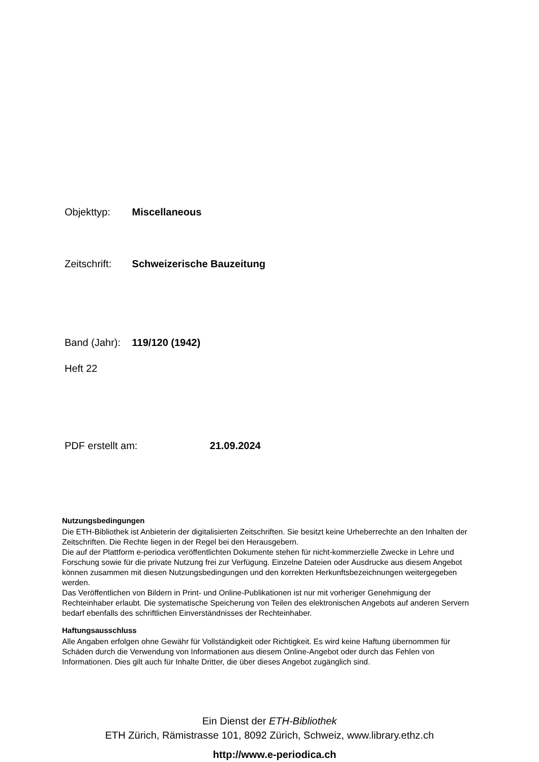Objekttyp: Miscellaneous
Zeitschrift: Schweizerische Bauzeitung
Band (Jahr): 119/120 (1942)
Heft 22
PDF erstellt am: 21.09.2024
Nutzungsbedingungen
Die ETH-Bibliothek ist Anbieterin der digitalisierten Zeitschriften. Sie besitzt keine Urheberrechte an den Inhalten der Zeitschriften. Die Rechte liegen in der Regel bei den Herausgebern.
Die auf der Plattform e-periodica veröffentlichten Dokumente stehen für nicht-kommerzielle Zwecke in Lehre und Forschung sowie für die private Nutzung frei zur Verfügung. Einzelne Dateien oder Ausdrucke aus diesem Angebot können zusammen mit diesen Nutzungsbedingungen und den korrekten Herkunftsbezeichnungen weitergegeben werden.
Das Veröffentlichen von Bildern in Print- und Online-Publikationen ist nur mit vorheriger Genehmigung der Rechteinhaber erlaubt. Die systematische Speicherung von Teilen des elektronischen Angebots auf anderen Servern bedarf ebenfalls des schriftlichen Einverständnisses der Rechteinhaber.
Haftungsausschluss
Alle Angaben erfolgen ohne Gewähr für Vollständigkeit oder Richtigkeit. Es wird keine Haftung übernommen für Schäden durch die Verwendung von Informationen aus diesem Online-Angebot oder durch das Fehlen von Informationen. Dies gilt auch für Inhalte Dritter, die über dieses Angebot zugänglich sind.
Ein Dienst der ETH-Bibliothek
ETH Zürich, Rämistrasse 101, 8092 Zürich, Schweiz, www.library.ethz.ch
http://www.e-periodica.ch